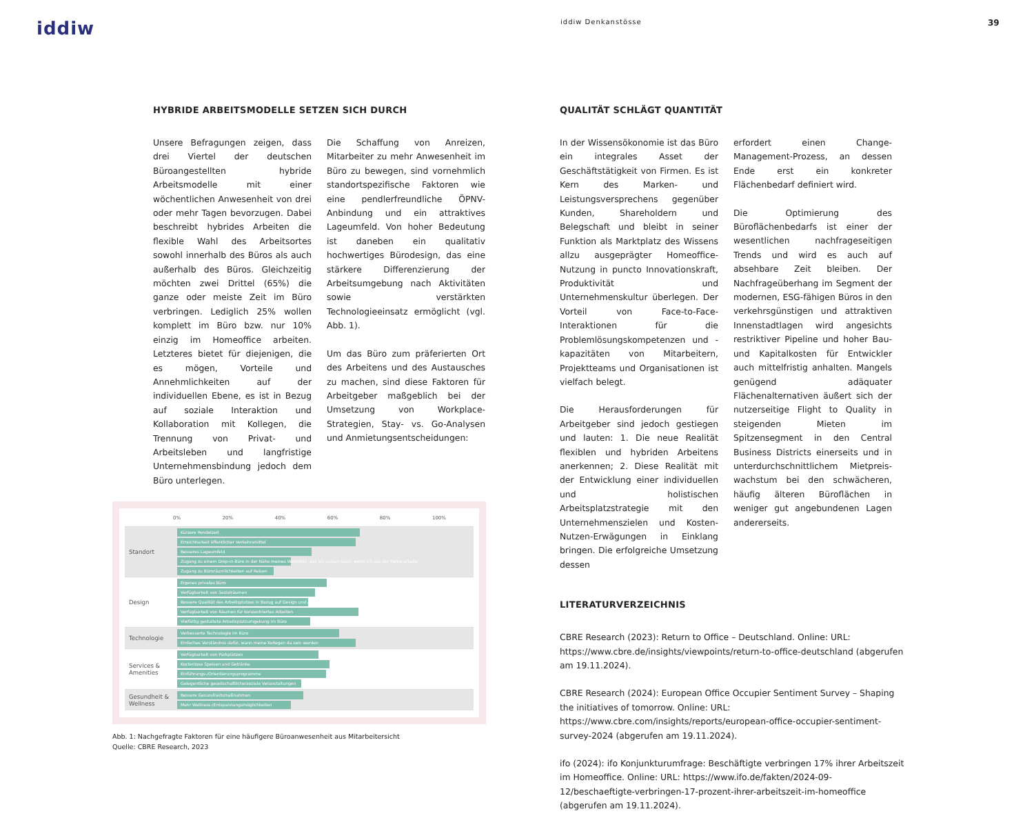iddiw
iddiw Denkanstösse
39
HYBRIDE ARBEITSMODELLE SETZEN SICH DURCH
Unsere Befragungen zeigen, dass drei Viertel der deutschen Büroangestellten hybride Arbeitsmodelle mit einer wöchentlichen Anwesenheit von drei oder mehr Tagen bevorzugen. Dabei beschreibt hybrides Arbeiten die flexible Wahl des Arbeitsortes sowohl innerhalb des Büros als auch außerhalb des Büros. Gleichzeitig möchten zwei Drittel (65%) die ganze oder meiste Zeit im Büro verbringen. Lediglich 25% wollen komplett im Büro bzw. nur 10% einzig im Homeoffice arbeiten. Letzteres bietet für diejenigen, die es mögen, Vorteile und Annehmlichkeiten auf der individuellen Ebene, es ist in Bezug auf soziale Interaktion und Kollaboration mit Kollegen, die Trennung von Privat- und Arbeitsleben und langfristige Unternehmensbindung jedoch dem Büro unterlegen.
Die Schaffung von Anreizen, Mitarbeiter zu mehr Anwesenheit im Büro zu bewegen, sind vornehmlich standortspezifische Faktoren wie eine pendlerfreundliche ÖPNV-Anbindung und ein attraktives Lageumfeld. Von hoher Bedeutung ist daneben ein qualitativ hochwertiges Bürodesign, das eine stärkere Differenzierung der Arbeitsumgebung nach Aktivitäten sowie verstärkten Technologieeinsatz ermöglicht (vgl. Abb. 1).
Um das Büro zum präferierten Ort des Arbeitens und des Austausches zu machen, sind diese Faktoren für Arbeitgeber maßgeblich bei der Umsetzung von Workplace-Strategien, Stay- vs. Go-Analysen und Anmietungsentscheidungen:
0% 20% 40% 60% 80% 100%
Standort
Kürzere Pendelzeit
Erreichbarkeit öffentlicher Verkehrsmittel
Besseres Lageumfeld
Zugang zu einem Drop-in-Büro in der Nähe meines Wohnorts, das ich nutzen kann, wenn ich aus der Ferne arbeite
Zugang zu Büroräumlichkeiten auf Reisen
Design
Eigenes privates Büro
Verfügbarkeit von Sozialräumen
Bessere Qualität des Arbeitsplatzes in Bezug auf Design und Ästhetik
Verfügbarkeit von Räumen für konzentriertes Arbeiten
Vielfältig gestaltete Arbeitsplatzumgebung im Büro
Technologie
Verbesserte Technologie im Büro
Einfaches Verständnis dafür, wann meine Kollegen da sein werden
Services & Amenities
Verfügbarkeit von Parkplätzen
Kostenlose Speisen und Getränke
Einführungs-/Orientierungsprogramme
Gelegentliche gesellschaftliche/soziale Veranstaltungen
Gesundheit & Wellness
Bessere Gesundheitsmaßnahmen
Mehr Wellness-/Entspannungsmöglichkeiten
Abb. 1: Nachgefragte Faktoren für eine häufigere Büroanwesenheit aus Mitarbeitersicht
Quelle: CBRE Research, 2023
QUALITÄT SCHLÄGT QUANTITÄT
In der Wissensökonomie ist das Büro ein integrales Asset der Geschäftstätigkeit von Firmen. Es ist Kern des Marken- und Leistungsversprechens gegenüber Kunden, Shareholdern und Belegschaft und bleibt in seiner Funktion als Marktplatz des Wissens allzu ausgeprägter Homeoffice-Nutzung in puncto Innovationskraft, Produktivität und Unternehmenskultur überlegen. Der Vorteil von Face-to-Face-Interaktionen für die Problemlösungskompetenzen und -kapazitäten von Mitarbeitern, Projektteams und Organisationen ist vielfach belegt.
Die Herausforderungen für Arbeitgeber sind jedoch gestiegen und lauten: 1. Die neue Realität flexiblen und hybriden Arbeitens anerkennen; 2. Diese Realität mit der Entwicklung einer individuellen und holistischen Arbeitsplatzstrategie mit den Unternehmenszielen und Kosten-Nutzen-Erwägungen in Einklang bringen. Die erfolgreiche Umsetzung dessen
erfordert einen Change-Management-Prozess, an dessen Ende erst ein konkreter Flächenbedarf definiert wird.
Die Optimierung des Büroflächenbedarfs ist einer der wesentlichen nachfrageseitigen Trends und wird es auch auf absehbare Zeit bleiben. Der Nachfrageüberhang im Segment der modernen, ESG-fähigen Büros in den verkehrsgünstigen und attraktiven Innenstadtlagen wird angesichts restriktiver Pipeline und hoher Bau- und Kapitalkosten für Entwickler auch mittelfristig anhalten. Mangels genügend adäquater Flächenalternativen äußert sich der nutzerseitige Flight to Quality in steigenden Mieten im Spitzensegment in den Central Business Districts einerseits und in unterdurchschnittlichem Mietpreis-wachstum bei den schwächeren, häufig älteren Büroflächen in weniger gut angebundenen Lagen andererseits.
LITERATURVERZEICHNIS
CBRE Research (2023): Return to Office – Deutschland. Online: URL: https://www.cbre.de/insights/viewpoints/return-to-office-deutschland (abgerufen am 19.11.2024).
CBRE Research (2024): European Office Occupier Sentiment Survey – Shaping the initiatives of tomorrow. Online: URL: https://www.cbre.com/insights/reports/european-office-occupier-sentiment-survey-2024 (abgerufen am 19.11.2024).
ifo (2024): ifo Konjunkturumfrage: Beschäftigte verbringen 17% ihrer Arbeitszeit im Homeoffice. Online: URL: https://www.ifo.de/fakten/2024-09-12/beschaeftigte-verbringen-17-prozent-ihrer-arbeitszeit-im-homeoffice (abgerufen am 19.11.2024).